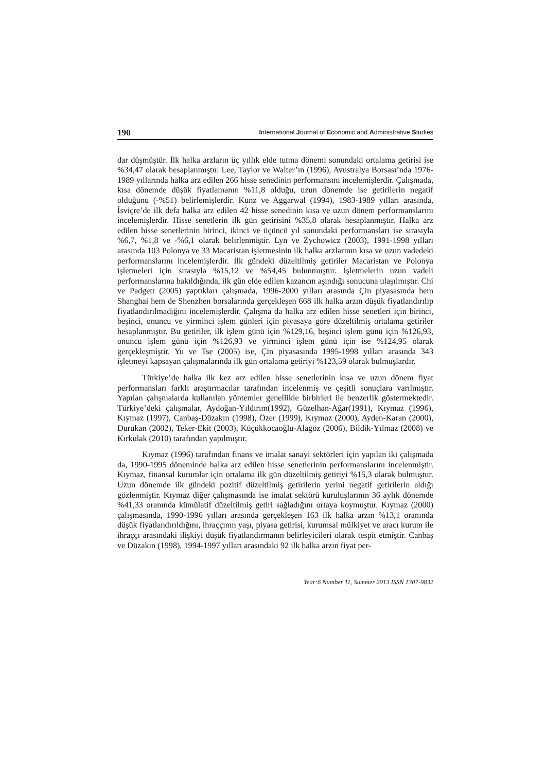190 International Journal of Economic and Administrative Studies
dar düşmüştür. İlk halka arzların üç yıllık elde tutma dönemi sonundaki ortalama getirisi ise %34,47 olarak hesaplanmıştır. Lee, Taylor ve Walter’ın (1996), Avustralya Borsası’nda 1976-1989 yıllarında halka arz edilen 266 hisse senedinin performansını incelemişlerdir. Çalışmada, kısa dönemde düşük fiyatlamanın %11,8 olduğu, uzun dönemde ise getirilerin negatif olduğunu (-%51) belirlemişlerdir. Kunz ve Aggarwal (1994), 1983-1989 yılları arasında, İsviçre’de ilk defa halka arz edilen 42 hisse senedinin kısa ve uzun dönem performanslarını incelemişlerdir. Hisse senetlerin ilk gün getirisini %35,8 olarak hesaplanmıştır. Halka arz edilen hisse senetlerinin birinci, ikinci ve üçüncü yıl sonundaki performansları ise sırasıyla %6,7, %1,8 ve -%6,1 olarak belirlenmiştir. Lyn ve Zychowicz (2003), 1991-1998 yılları arasında 103 Polonya ve 33 Macaristan işletmesinin ilk halka arzlarının kısa ve uzun vadedeki performanslarını incelemişlerdir. İlk gündeki düzeltilmiş getiriler Macaristan ve Polonya işletmeleri için sırasıyla %15,12 ve %54,45 bulunmuştur. İşletmelerin uzun vadeli performanslarına bakıldığında, ilk gün elde edilen kazancın aşındığı sonucuna ulaşılmıştır. Chi ve Padgett (2005) yaptıkları çalışmada, 1996-2000 yılları arasında Çin piyasasında hem Shanghai hem de Shenzhen borsalarında gerçekleşen 668 ilk halka arzın düşük fiyatlandırılıp fiyatlandırılmadığını incelemişlerdir. Çalışma da halka arz edilen hisse senetleri için birinci, beşinci, onuncu ve yirminci işlem günleri için piyasaya göre düzeltilmiş ortalama getiriler hesaplanmıştır. Bu getiriler, ilk işlem günü için %129,16, beşinci işlem günü için %126,93, onuncu işlem günü için %126,93 ve yirminci işlem günü için ise %124,95 olarak gerçekleşmiştir. Yu ve Tse (2005) ise, Çin piyasasında 1995-1998 yılları arasında 343 işletmeyi kapsayan çalışmalarında ilk gün ortalama getiriyi %123,59 olarak bulmuşlardır.
Türkiye’de halka ilk kez arz edilen hisse senetlerinin kısa ve uzun dönem fiyat performansları farklı araştırmacılar tarafından incelenmiş ve çeşitli sonuçlara varılmıştır. Yapılan çalışmalarda kullanılan yöntemler genellikle birbirleri ile benzerlik göstermektedir. Türkiye’deki çalışmalar, Aydoğan-Yıldırım(1992), Güzelhan-Ağar(1991), Kıymaz (1996), Kıymaz (1997), Canbaş-Düzakın (1998), Özer (1999), Kıymaz (2000), Ayden-Karan (2000), Durukan (2002), Teker-Ekit (2003), Küçükkocaoğlu-Alagöz (2006), Bildik-Yılmaz (2008) ve Kırkulak (2010) tarafından yapılmıştır.
Kıymaz (1996) tarafından finans ve imalat sanayi sektörleri için yapılan iki çalışmada da, 1990-1995 döneminde halka arz edilen hisse senetlerinin performanslarını incelenmiştir. Kıymaz, finansal kurumlar için ortalama ilk gün düzeltilmiş getiriyi %15,3 olarak bulmuştur. Uzun dönemde ilk gündeki pozitif düzeltilmiş getirilerin yerini negatif getirilerin aldığı gözlenmiştir. Kıymaz diğer çalışmasında ise imalat sektörü kuruluşlarının 36 aylık dönemde %41,33 oranında kümülatif düzeltilmiş getiri sağladığını ortaya koymuştur. Kıymaz (2000) çalışmasında, 1990-1996 yılları arasında gerçekleşen 163 ilk halka arzın %13,1 oranında düşük fiyatlandırıldığını, ihraççının yaşı, piyasa getirisi, kurumsal mülkiyet ve aracı kurum ile ihraççı arasındaki ilişkiyi düşük fiyatlandırmanın belirleyicileri olarak tespit etmiştir. Canbaş ve Düzakın (1998), 1994-1997 yılları arasındaki 92 ilk halka arzın fiyat per-
Year:6 Number 11, Summer 2013 ISSN 1307-9832